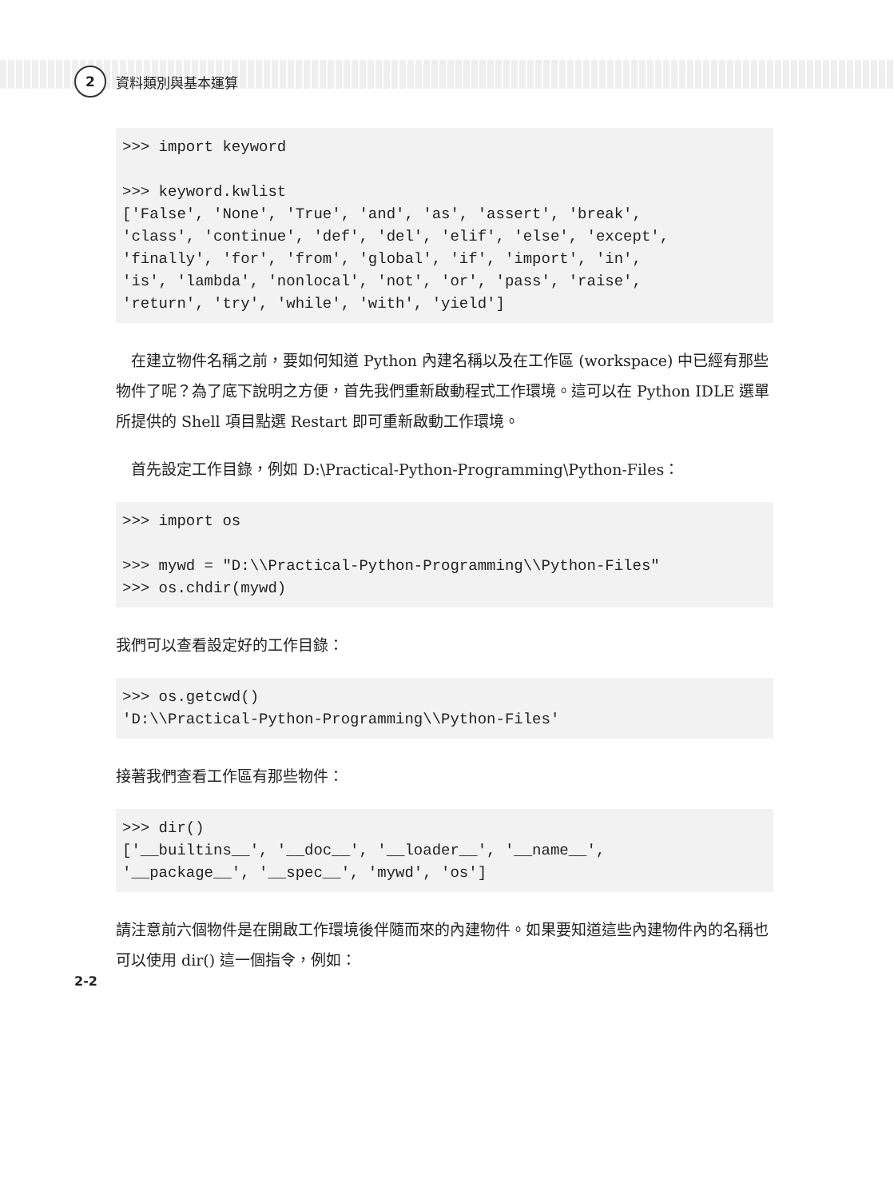2
資料類別與基本運算
>>> import keyword

>>> keyword.kwlist
['False', 'None', 'True', 'and', 'as', 'assert', 'break',
'class', 'continue', 'def', 'del', 'elif', 'else', 'except',
'finally', 'for', 'from', 'global', 'if', 'import', 'in',
'is', 'lambda', 'nonlocal', 'not', 'or', 'pass', 'raise',
'return', 'try', 'while', 'with', 'yield']
　在建立物件名稱之前，要如何知道 Python 內建名稱以及在工作區 (workspace) 中已經有那些物件了呢？為了底下說明之方便，首先我們重新啟動程式工作環境。這可以在 Python IDLE 選單所提供的 Shell 項目點選 Restart 即可重新啟動工作環境。
　首先設定工作目錄，例如 D:\Practical-Python-Programming\Python-Files：
>>> import os

>>> mywd = "D:\\Practical-Python-Programming\\Python-Files"
>>> os.chdir(mywd)
我們可以查看設定好的工作目錄：
>>> os.getcwd()
'D:\\Practical-Python-Programming\\Python-Files'
接著我們查看工作區有那些物件：
>>> dir()
['__builtins__', '__doc__', '__loader__', '__name__',
'__package__', '__spec__', 'mywd', 'os']
請注意前六個物件是在開啟工作環境後伴隨而來的內建物件。如果要知道這些內建物件內的名稱也可以使用 dir() 這一個指令，例如：
2-2